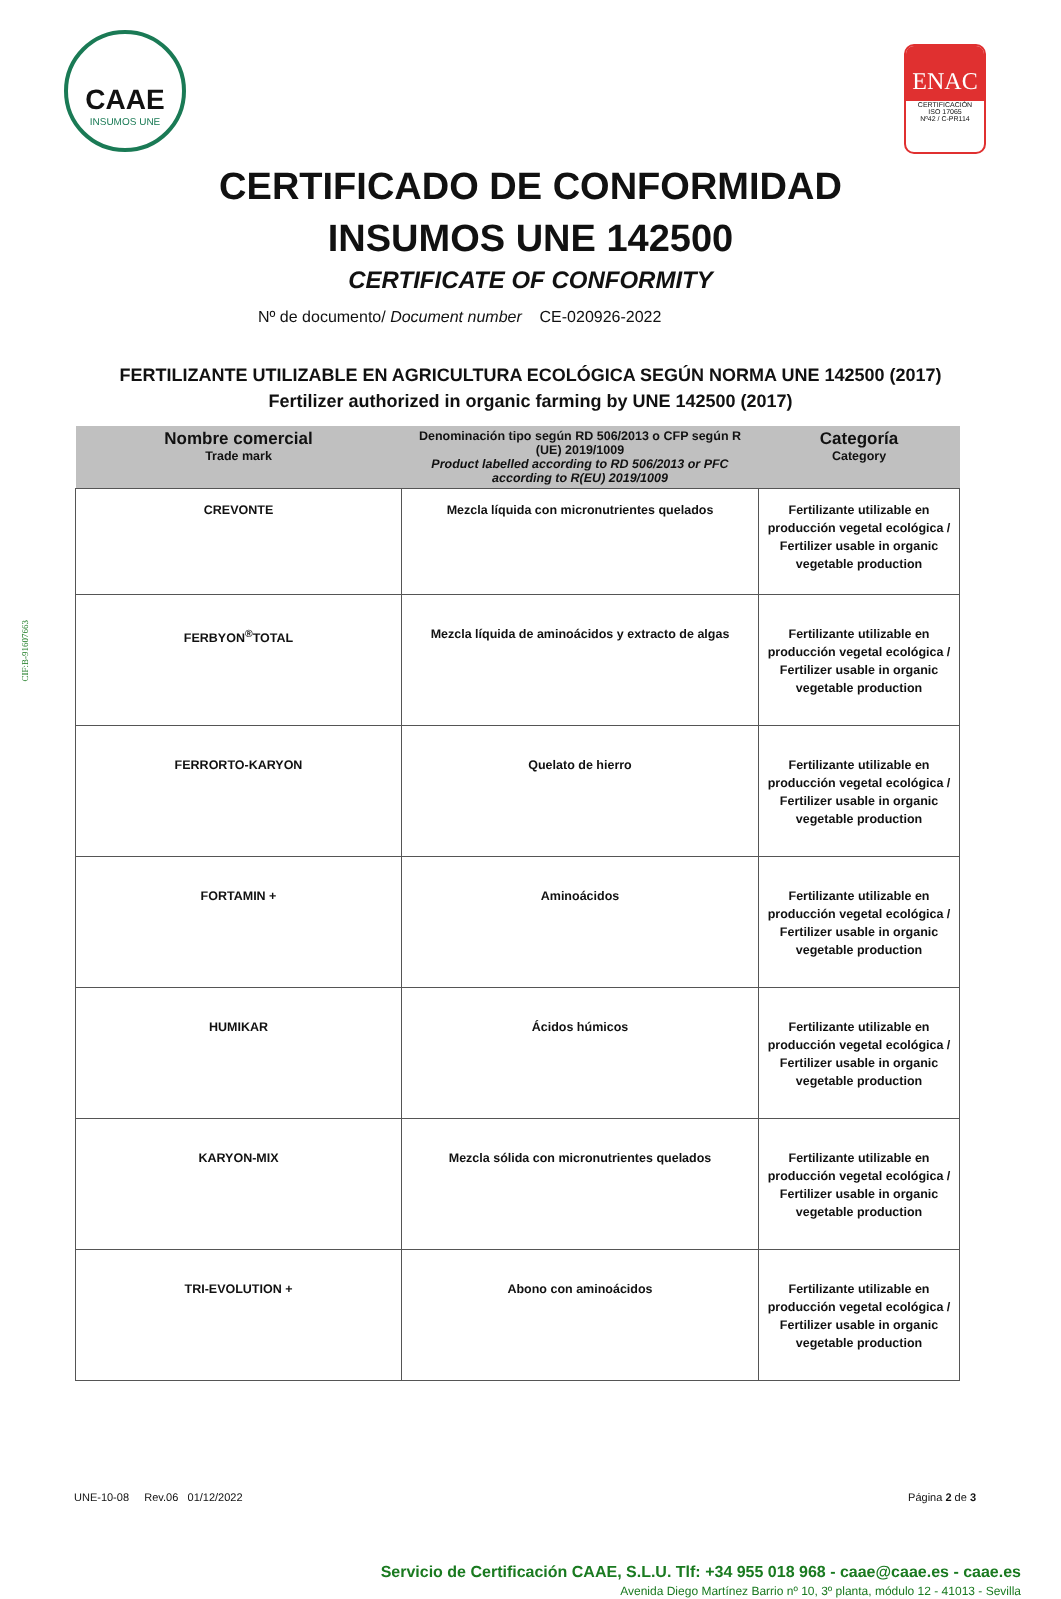CAAE
INSUMOS UNE
ENAC
CERTIFICACIÓN
ISO 17065
Nº42 / C-PR114
CERTIFICADO DE CONFORMIDAD
INSUMOS UNE 142500
CERTIFICATE OF CONFORMITY
Nº de documento/ Document number CE-020926-2022
FERTILIZANTE UTILIZABLE EN AGRICULTURA ECOLÓGICA SEGÚN NORMA UNE 142500 (2017)
Fertilizer authorized in organic farming by UNE 142500 (2017)
| Nombre comercial Trade mark | Denominación tipo según RD 506/2013 o CFP según R (UE) 2019/1009 Product labelled according to RD 506/2013 or PFC according to R(EU) 2019/1009 | Categoría Category |
| --- | --- | --- |
| CREVONTE | Mezcla líquida con micronutrientes quelados | Fertilizante utilizable en producción vegetal ecológica / Fertilizer usable in organic vegetable production |
| FERBYON<sup>®</sup>TOTAL | Mezcla líquida de aminoácidos y extracto de algas | Fertilizante utilizable en producción vegetal ecológica / Fertilizer usable in organic vegetable production |
| FERRORTO-KARYON | Quelato de hierro | Fertilizante utilizable en producción vegetal ecológica / Fertilizer usable in organic vegetable production |
| FORTAMIN + | Aminoácidos | Fertilizante utilizable en producción vegetal ecológica / Fertilizer usable in organic vegetable production |
| HUMIKAR | Ácidos húmicos | Fertilizante utilizable en producción vegetal ecológica / Fertilizer usable in organic vegetable production |
| KARYON-MIX | Mezcla sólida con micronutrientes quelados | Fertilizante utilizable en producción vegetal ecológica / Fertilizer usable in organic vegetable production |
| TRI-EVOLUTION + | Abono con aminoácidos | Fertilizante utilizable en producción vegetal ecológica / Fertilizer usable in organic vegetable production |
UNE-10-08 Rev.06 01/12/2022 Página 2 de 3
Servicio de Certificación CAAE, S.L.U. Tlf: +34 955 018 968 - caae@caae.es - caae.es
Avenida Diego Martínez Barrio nº 10, 3º planta, módulo 12 - 41013 - Sevilla
CIF:B-91607663